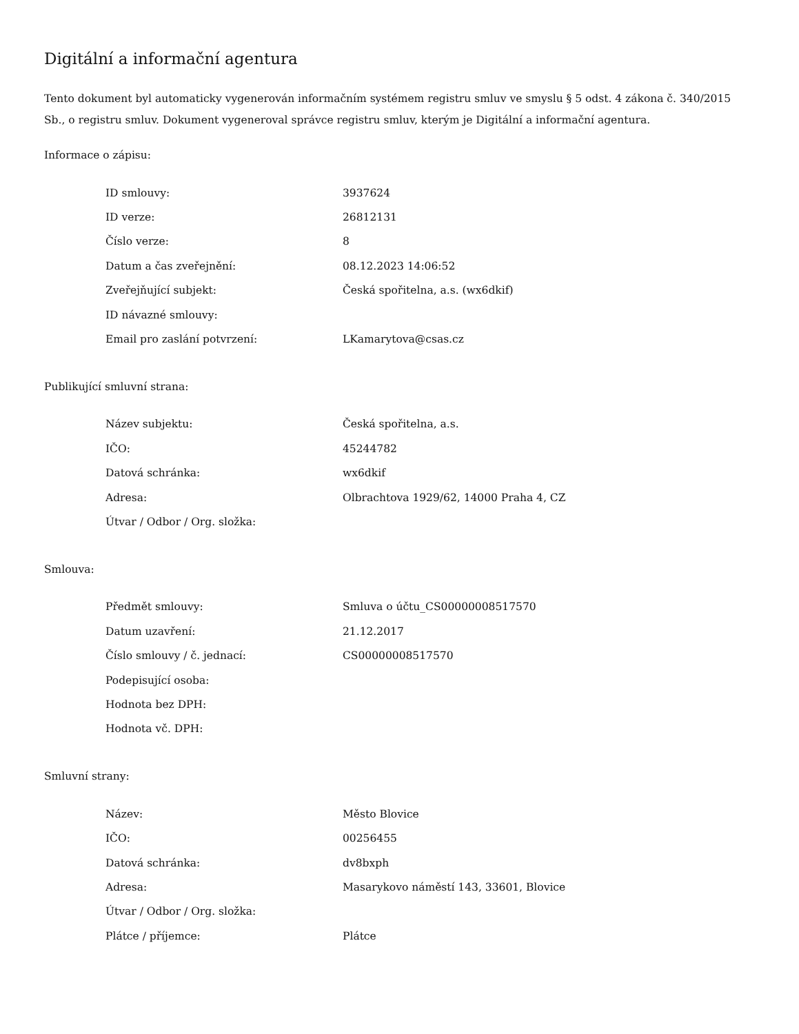Digitální a informační agentura
Tento dokument byl automaticky vygenerován informačním systémem registru smluv ve smyslu § 5 odst. 4 zákona č. 340/2015 Sb., o registru smluv. Dokument vygeneroval správce registru smluv, kterým je Digitální a informační agentura.
Informace o zápisu:
| ID smlouvy: | 3937624 |
| ID verze: | 26812131 |
| Číslo verze: | 8 |
| Datum a čas zveřejnění: | 08.12.2023 14:06:52 |
| Zveřejňující subjekt: | Česká spořitelna, a.s. (wx6dkif) |
| ID návazné smlouvy: | |
| Email pro zaslání potvrzení: | LKamarytova@csas.cz |
Publikující smluvní strana:
| Název subjektu: | Česká spořitelna, a.s. |
| IČO: | 45244782 |
| Datová schránka: | wx6dkif |
| Adresa: | Olbrachtova 1929/62, 14000 Praha 4, CZ |
| Útvar / Odbor / Org. složka: | |
Smlouva:
| Předmět smlouvy: | Smluva o účtu_CS00000008517570 |
| Datum uzavření: | 21.12.2017 |
| Číslo smlouvy / č. jednací: | CS00000008517570 |
| Podepisující osoba: | |
| Hodnota bez DPH: | |
| Hodnota vč. DPH: | |
Smluvní strany:
| Název: | Město Blovice |
| IČO: | 00256455 |
| Datová schránka: | dv8bxph |
| Adresa: | Masarykovo náměstí 143, 33601, Blovice |
| Útvar / Odbor / Org. složka: | |
| Plátce / příjemce: | Plátce |